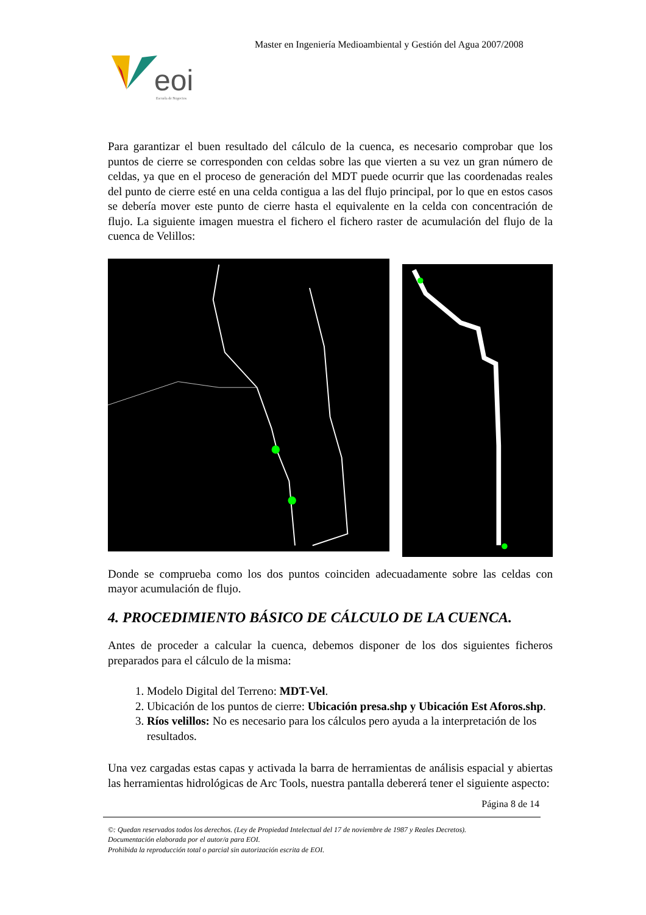Master en Ingeniería Medioambiental y Gestión del Agua 2007/2008
eoi
Escuela de Negocios
Para garantizar el buen resultado del cálculo de la cuenca, es necesario comprobar que los puntos de cierre se corresponden con celdas sobre las que vierten a su vez un gran número de celdas, ya que en el proceso de generación del MDT puede ocurrir que las coordenadas reales del punto de cierre esté en una celda contigua a las del flujo principal, por lo que en estos casos se debería mover este punto de cierre hasta el equivalente en la celda con concentración de flujo. La siguiente imagen muestra el fichero el fichero raster de acumulación del flujo de la cuenca de Velillos:
Donde se comprueba como los dos puntos coinciden adecuadamente sobre las celdas con mayor acumulación de flujo.
4. PROCEDIMIENTO BÁSICO DE CÁLCULO DE LA CUENCA.
Antes de proceder a calcular la cuenca, debemos disponer de los dos siguientes ficheros preparados para el cálculo de la misma:
1. Modelo Digital del Terreno: MDT-Vel.
2. Ubicación de los puntos de cierre: Ubicación presa.shp y Ubicación Est Aforos.shp.
3. Ríos velillos: No es necesario para los cálculos pero ayuda a la interpretación de los resultados.
Una vez cargadas estas capas y activada la barra de herramientas de análisis espacial y abiertas las herramientas hidrológicas de Arc Tools, nuestra pantalla debererá tener el siguiente aspecto:
Página 8 de 14
©: Quedan reservados todos los derechos. (Ley de Propiedad Intelectual del 17 de noviembre de 1987 y Reales Decretos).
Documentación elaborada por el autor/a para EOI.
Prohibida la reproducción total o parcial sin autorización escrita de EOI.